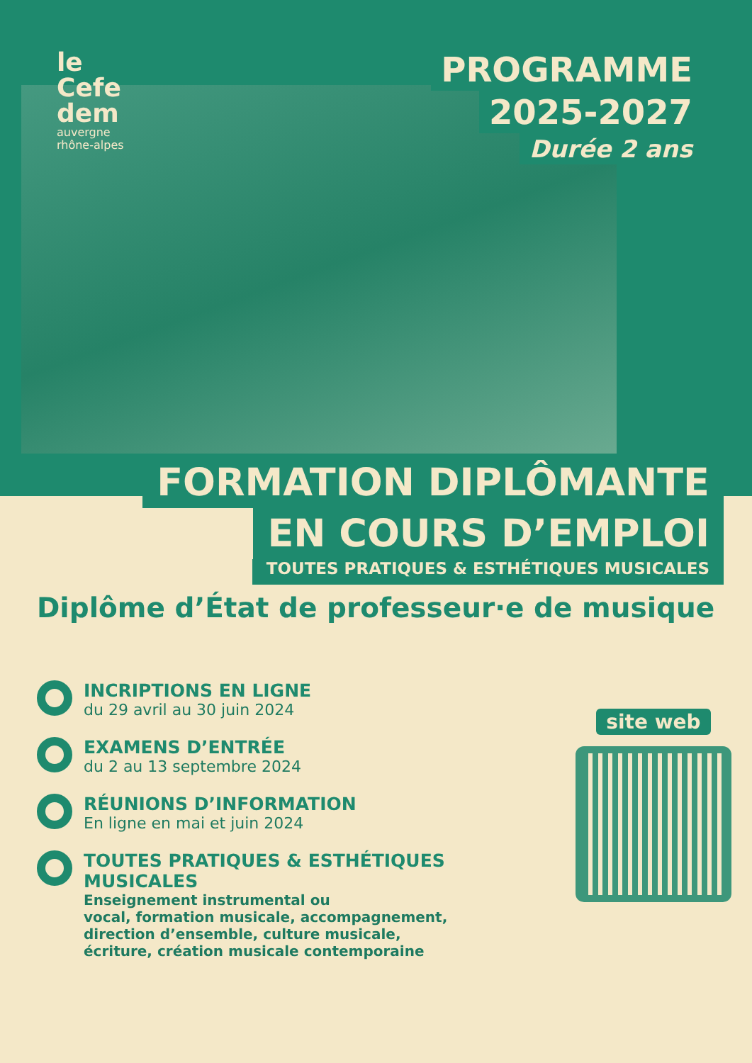le
Cefe
dem
auvergne
rhône-alpes
PROGRAMME
2025-2027
Durée 2 ans
FORMATION DIPLÔMANTE
EN COURS D’EMPLOI
TOUTES PRATIQUES & ESTHÉTIQUES MUSICALES
Diplôme d’État de professeur·e de musique
INCRIPTIONS EN LIGNE
du 29 avril au 30 juin 2024
EXAMENS D’ENTRÉE
du 2 au 13 septembre 2024
RÉUNIONS D’INFORMATION
En ligne en mai et juin 2024
TOUTES PRATIQUES & ESTHÉTIQUES MUSICALES
Enseignement instrumental ou
vocal, formation musicale, accompagnement,
direction d’ensemble, culture musicale,
écriture, création musicale contemporaine
site web